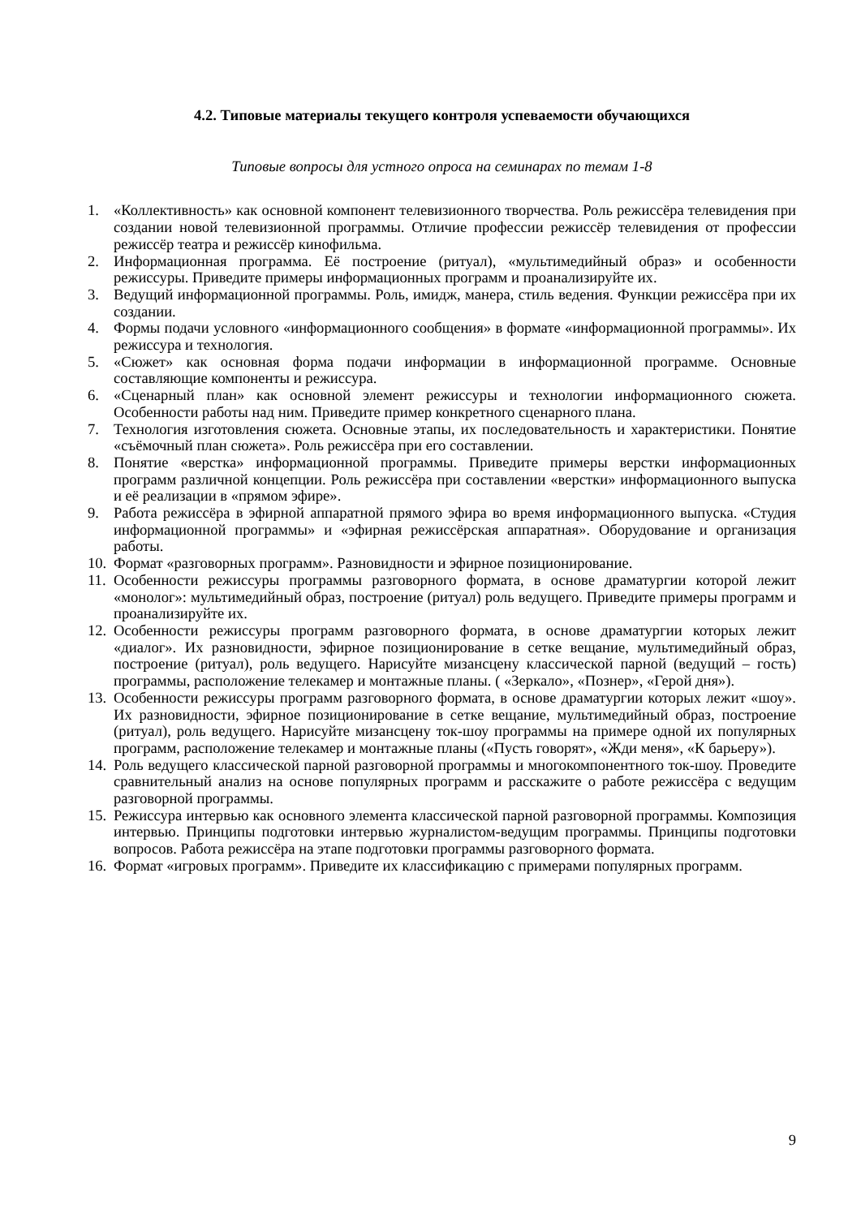4.2. Типовые материалы текущего контроля успеваемости обучающихся
Типовые вопросы для устного опроса на семинарах по темам 1-8
1. «Коллективность» как основной компонент телевизионного творчества. Роль режиссёра телевидения при создании новой телевизионной программы. Отличие профессии режиссёр телевидения от профессии режиссёр театра и режиссёр кинофильма.
2. Информационная программа. Её построение (ритуал), «мультимедийный образ» и особенности режиссуры. Приведите примеры информационных программ и проанализируйте их.
3. Ведущий информационной программы. Роль, имидж, манера, стиль ведения. Функции режиссёра при их создании.
4. Формы подачи условного «информационного сообщения» в формате «информационной программы». Их режиссура и технология.
5. «Сюжет» как основная форма подачи информации в информационной программе. Основные составляющие компоненты и режиссура.
6. «Сценарный план» как основной элемент режиссуры и технологии информационного сюжета. Особенности работы над ним. Приведите пример конкретного сценарного плана.
7. Технология изготовления сюжета. Основные этапы, их последовательность и характеристики. Понятие «съёмочный план сюжета». Роль режиссёра при его составлении.
8. Понятие «верстка» информационной программы. Приведите примеры верстки информационных программ различной концепции. Роль режиссёра при составлении «верстки» информационного выпуска и её реализации в «прямом эфире».
9. Работа режиссёра в эфирной аппаратной прямого эфира во время информационного выпуска. «Студия информационной программы» и «эфирная режиссёрская аппаратная». Оборудование и организация работы.
10. Формат «разговорных программ». Разновидности и эфирное позиционирование.
11. Особенности режиссуры программы разговорного формата, в основе драматургии которой лежит «монолог»: мультимедийный образ, построение (ритуал) роль ведущего. Приведите примеры программ и проанализируйте их.
12. Особенности режиссуры программ разговорного формата, в основе драматургии которых лежит «диалог». Их разновидности, эфирное позиционирование в сетке вещание, мультимедийный образ, построение (ритуал), роль ведущего. Нарисуйте мизансцену классической парной (ведущий – гость) программы, расположение телекамер и монтажные планы. ( «Зеркало», «Познер», «Герой дня»).
13. Особенности режиссуры программ разговорного формата, в основе драматургии которых лежит «шоу». Их разновидности, эфирное позиционирование в сетке вещание, мультимедийный образ, построение (ритуал), роль ведущего. Нарисуйте мизансцену ток-шоу программы на примере одной их популярных программ, расположение телекамер и монтажные планы («Пусть говорят», «Жди меня», «К барьеру»).
14. Роль ведущего классической парной разговорной программы и многокомпонентного ток-шоу. Проведите сравнительный анализ на основе популярных программ и расскажите о работе режиссёра с ведущим разговорной программы.
15. Режиссура интервью как основного элемента классической парной разговорной программы. Композиция интервью. Принципы подготовки интервью журналистом-ведущим программы. Принципы подготовки вопросов. Работа режиссёра на этапе подготовки программы разговорного формата.
16. Формат «игровых программ». Приведите их классификацию с примерами популярных программ.
9